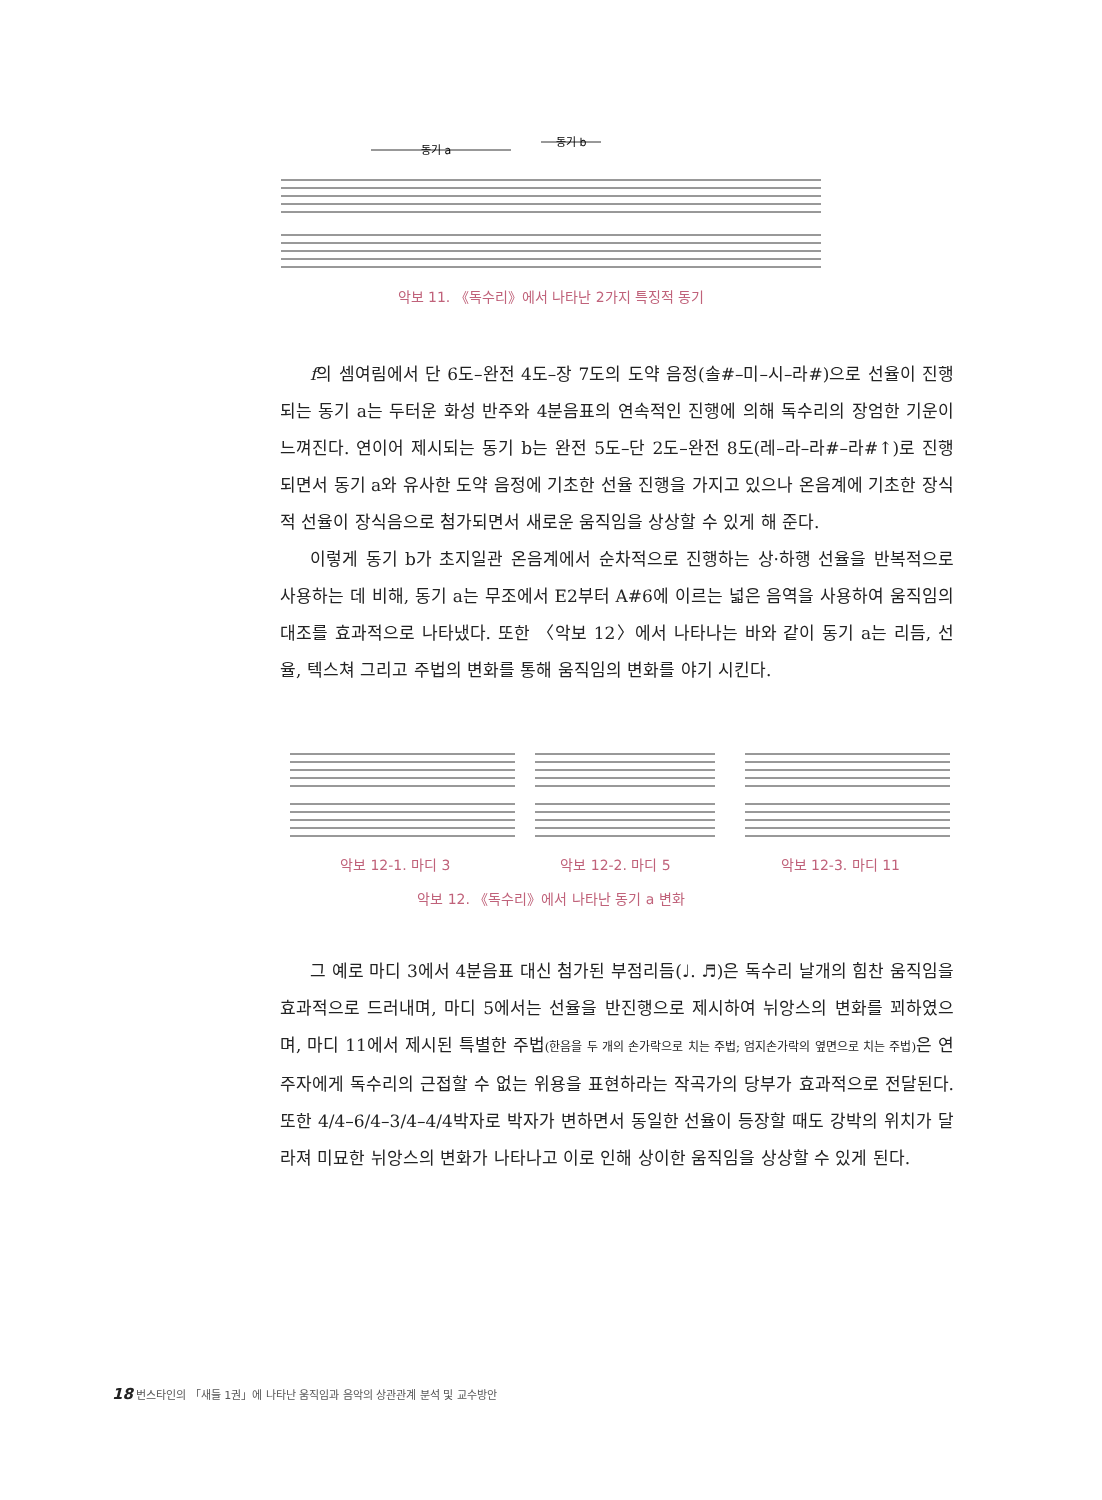동기 a
동기 b
악보 11. 《독수리》에서 나타난 2가지 특징적 동기
f의 셈여림에서 단 6도–완전 4도–장 7도의 도약 음정(솔#–미–시–라#)으로 선율이 진행되는 동기 a는 두터운 화성 반주와 4분음표의 연속적인 진행에 의해 독수리의 장엄한 기운이 느껴진다. 연이어 제시되는 동기 b는 완전 5도–단 2도–완전 8도(레–라–라#–라#↑)로 진행되면서 동기 a와 유사한 도약 음정에 기초한 선율 진행을 가지고 있으나 온음계에 기초한 장식적 선율이 장식음으로 첨가되면서 새로운 움직임을 상상할 수 있게 해 준다.
이렇게 동기 b가 초지일관 온음계에서 순차적으로 진행하는 상·하행 선율을 반복적으로 사용하는 데 비해, 동기 a는 무조에서 E2부터 A#6에 이르는 넓은 음역을 사용하여 움직임의 대조를 효과적으로 나타냈다. 또한 〈악보 12〉에서 나타나는 바와 같이 동기 a는 리듬, 선율, 텍스쳐 그리고 주법의 변화를 통해 움직임의 변화를 야기 시킨다.
악보 12-1. 마디 3 악보 12-2. 마디 5 악보 12-3. 마디 11
악보 12. 《독수리》에서 나타난 동기 a 변화
그 예로 마디 3에서 4분음표 대신 첨가된 부점리듬(♩. ♬)은 독수리 날개의 힘찬 움직임을 효과적으로 드러내며, 마디 5에서는 선율을 반진행으로 제시하여 뉘앙스의 변화를 꾀하였으며, 마디 11에서 제시된 특별한 주법(한음을 두 개의 손가락으로 치는 주법; 엄지손가락의 옆면으로 치는 주법) 은 연주자에게 독수리의 근접할 수 없는 위용을 표현하라는 작곡가의 당부가 효과적으로 전달된다. 또한 4/4–6/4–3/4–4/4박자로 박자가 변하면서 동일한 선율이 등장할 때도 강박의 위치가 달라져 미묘한 뉘앙스의 변화가 나타나고 이로 인해 상이한 움직임을 상상할 수 있게 된다.
18 번스타인의 「새들 1권」에 나타난 움직임과 음악의 상관관계 분석 및 교수방안